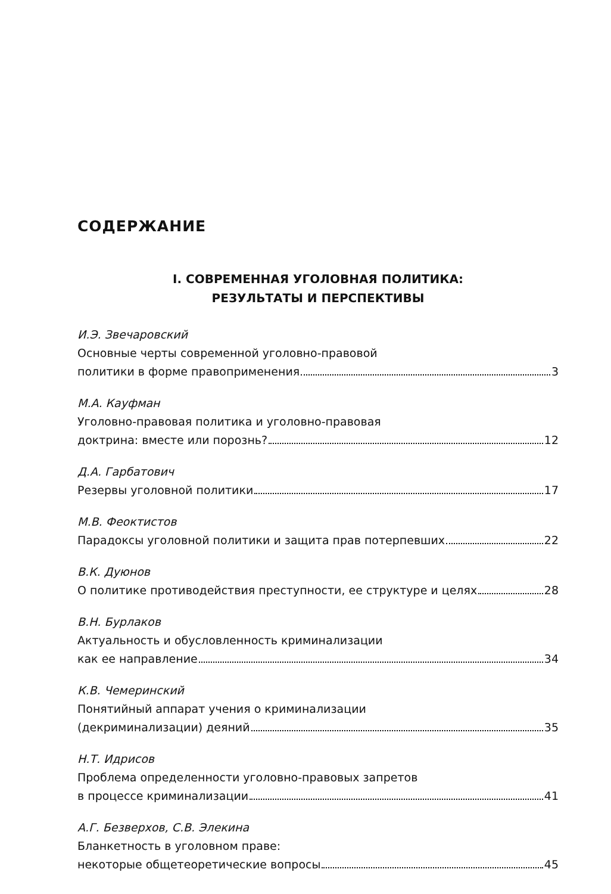СОДЕРЖАНИЕ
I. СОВРЕМЕННАЯ УГОЛОВНАЯ ПОЛИТИКА:
РЕЗУЛЬТАТЫ И ПЕРСПЕКТИВЫ
И.Э. Звечаровский
Основные черты современной уголовно-правовой
политики в форме правоприменения 3
М.А. Кауфман
Уголовно-правовая политика и уголовно-правовая
доктрина: вместе или порознь? 12
Д.А. Гарбатович
Резервы уголовной политики 17
М.В. Феоктистов
Парадоксы уголовной политики и защита прав потерпевших 22
В.К. Дуюнов
О политике противодействия преступности, ее структуре и целях 28
В.Н. Бурлаков
Актуальность и обусловленность криминализации
как ее направление 34
К.В. Чемеринский
Понятийный аппарат учения о криминализации
(декриминализации) деяний 35
Н.Т. Идрисов
Проблема определенности уголовно-правовых запретов
в процессе криминализации 41
А.Г. Безверхов, С.В. Элекина
Бланкетность в уголовном праве:
некоторые общетеоретические вопросы 45